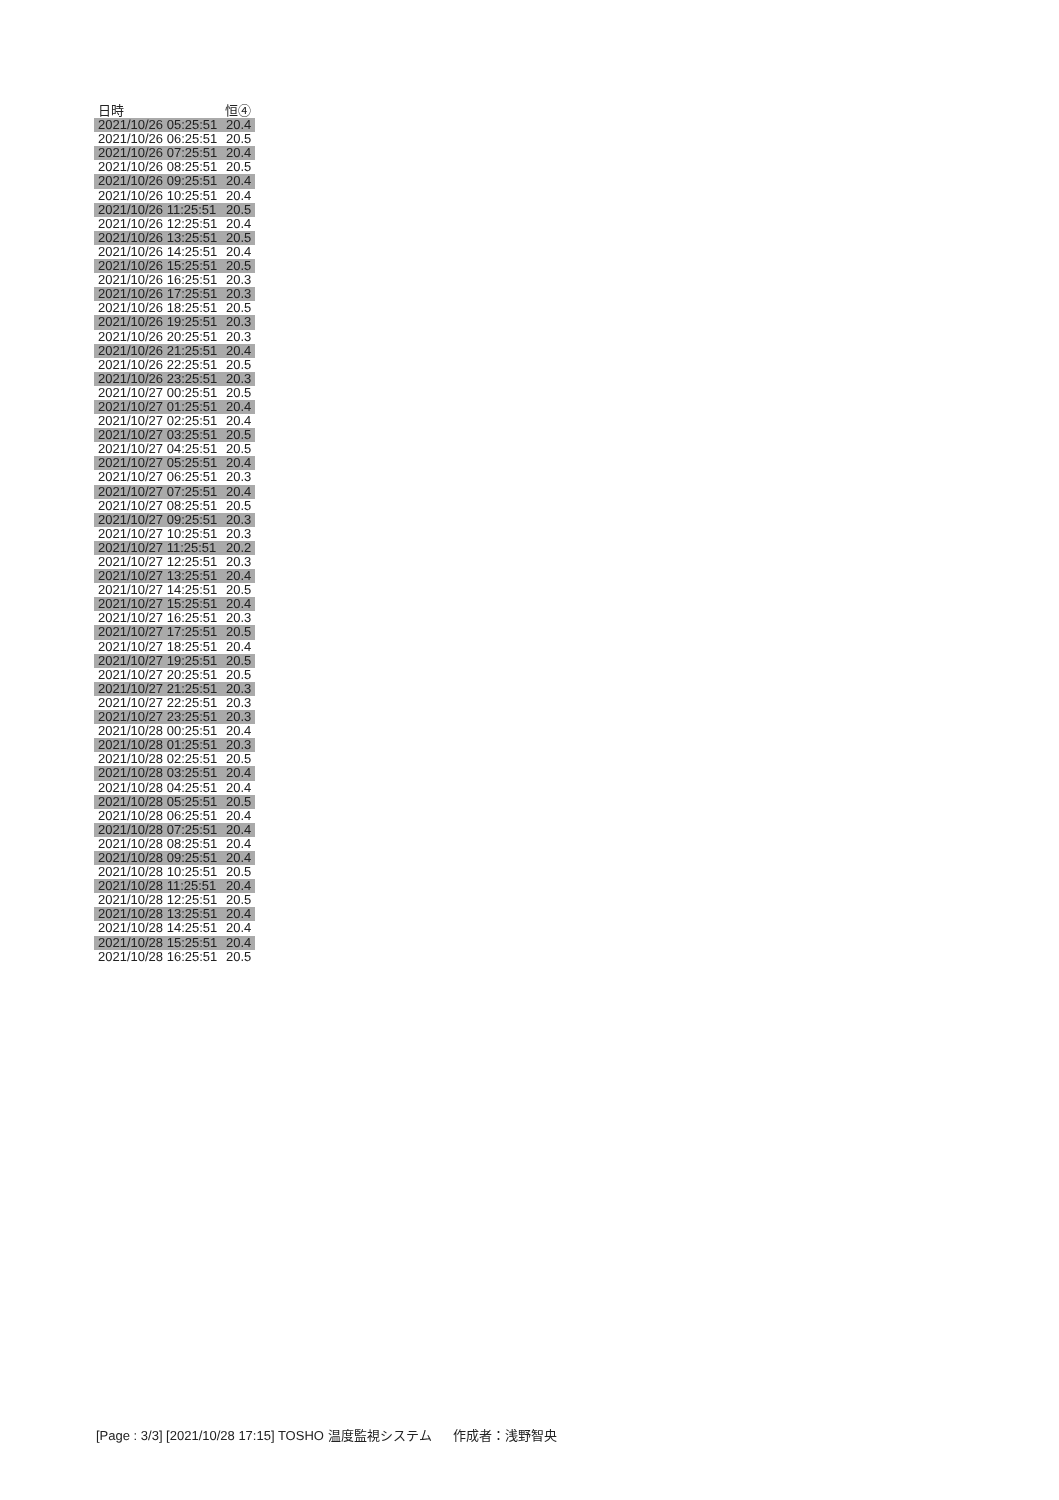| 日時 | 恒④ |
| --- | --- |
| 2021/10/26 05:25:51 | 20.4 |
| 2021/10/26 06:25:51 | 20.5 |
| 2021/10/26 07:25:51 | 20.4 |
| 2021/10/26 08:25:51 | 20.5 |
| 2021/10/26 09:25:51 | 20.4 |
| 2021/10/26 10:25:51 | 20.4 |
| 2021/10/26 11:25:51 | 20.5 |
| 2021/10/26 12:25:51 | 20.4 |
| 2021/10/26 13:25:51 | 20.5 |
| 2021/10/26 14:25:51 | 20.4 |
| 2021/10/26 15:25:51 | 20.5 |
| 2021/10/26 16:25:51 | 20.3 |
| 2021/10/26 17:25:51 | 20.3 |
| 2021/10/26 18:25:51 | 20.5 |
| 2021/10/26 19:25:51 | 20.3 |
| 2021/10/26 20:25:51 | 20.3 |
| 2021/10/26 21:25:51 | 20.4 |
| 2021/10/26 22:25:51 | 20.5 |
| 2021/10/26 23:25:51 | 20.3 |
| 2021/10/27 00:25:51 | 20.5 |
| 2021/10/27 01:25:51 | 20.4 |
| 2021/10/27 02:25:51 | 20.4 |
| 2021/10/27 03:25:51 | 20.5 |
| 2021/10/27 04:25:51 | 20.5 |
| 2021/10/27 05:25:51 | 20.4 |
| 2021/10/27 06:25:51 | 20.3 |
| 2021/10/27 07:25:51 | 20.4 |
| 2021/10/27 08:25:51 | 20.5 |
| 2021/10/27 09:25:51 | 20.3 |
| 2021/10/27 10:25:51 | 20.3 |
| 2021/10/27 11:25:51 | 20.2 |
| 2021/10/27 12:25:51 | 20.3 |
| 2021/10/27 13:25:51 | 20.4 |
| 2021/10/27 14:25:51 | 20.5 |
| 2021/10/27 15:25:51 | 20.4 |
| 2021/10/27 16:25:51 | 20.3 |
| 2021/10/27 17:25:51 | 20.5 |
| 2021/10/27 18:25:51 | 20.4 |
| 2021/10/27 19:25:51 | 20.5 |
| 2021/10/27 20:25:51 | 20.5 |
| 2021/10/27 21:25:51 | 20.3 |
| 2021/10/27 22:25:51 | 20.3 |
| 2021/10/27 23:25:51 | 20.3 |
| 2021/10/28 00:25:51 | 20.4 |
| 2021/10/28 01:25:51 | 20.3 |
| 2021/10/28 02:25:51 | 20.5 |
| 2021/10/28 03:25:51 | 20.4 |
| 2021/10/28 04:25:51 | 20.4 |
| 2021/10/28 05:25:51 | 20.5 |
| 2021/10/28 06:25:51 | 20.4 |
| 2021/10/28 07:25:51 | 20.4 |
| 2021/10/28 08:25:51 | 20.4 |
| 2021/10/28 09:25:51 | 20.4 |
| 2021/10/28 10:25:51 | 20.5 |
| 2021/10/28 11:25:51 | 20.4 |
| 2021/10/28 12:25:51 | 20.5 |
| 2021/10/28 13:25:51 | 20.4 |
| 2021/10/28 14:25:51 | 20.4 |
| 2021/10/28 15:25:51 | 20.4 |
| 2021/10/28 16:25:51 | 20.5 |
[Page : 3/3] [2021/10/28 17:15] TOSHO 温度監視システム 作成者：浅野智央